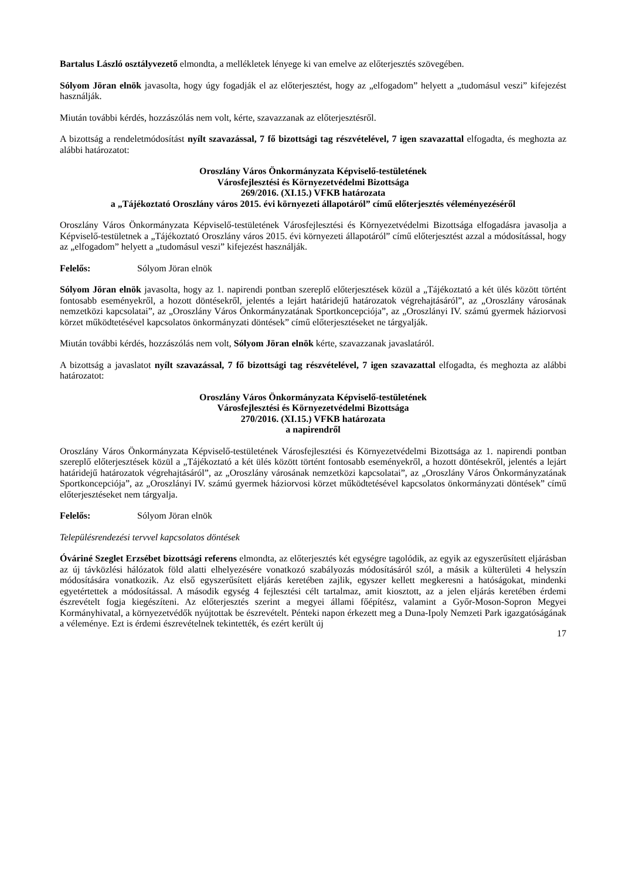Bartalus László osztályvezető elmondta, a mellékletek lényege ki van emelve az előterjesztés szövegében.
Sólyom Jöran elnök javasolta, hogy úgy fogadják el az előterjesztést, hogy az „elfogadom” helyett a „tudomásul veszi” kifejezést használják.
Miután további kérdés, hozzászólás nem volt, kérte, szavazzanak az előterjesztésről.
A bizottság a rendeletmódosítást nyílt szavazással, 7 fő bizottsági tag részvételével, 7 igen szavazattal elfogadta, és meghozta az alábbi határozatot:
Oroszlány Város Önkormányzata Képviselő-testületének
Városfejlesztési és Környezetvédelmi Bizottsága
269/2016. (XI.15.) VFKB határozata
a „Tájékoztató Oroszlány város 2015. évi környezeti állapotáról” című előterjesztés véleményezéséről
Oroszlány Város Önkormányzata Képviselő-testületének Városfejlesztési és Környezetvédelmi Bizottsága elfogadásra javasolja a Képviselő-testületnek a „Tájékoztató Oroszlány város 2015. évi környezeti állapotáról” című előterjesztést azzal a módosítással, hogy az „elfogadom” helyett a „tudomásul veszi” kifejezést használják.
Felelős: Sólyom Jöran elnök
Sólyom Jöran elnök javasolta, hogy az 1. napirendi pontban szereplő előterjesztések közül a „Tájékoztató a két ülés között történt fontosabb eseményekről, a hozott döntésekről, jelentés a lejárt határidejű határozatok végrehajtásáról”, az „Oroszlány városának nemzetközi kapcsolatai”, az „Oroszlány Város Önkormányzatának Sportkoncepciója”, az „Oroszlányi IV. számú gyermek háziorvosi körzet működtetésével kapcsolatos önkormányzati döntések” című előterjesztéseket ne tárgyalják.
Miután további kérdés, hozzászólás nem volt, Sólyom Jöran elnök kérte, szavazzanak javaslatáról.
A bizottság a javaslatot nyílt szavazással, 7 fő bizottsági tag részvételével, 7 igen szavazattal elfogadta, és meghozta az alábbi határozatot:
Oroszlány Város Önkormányzata Képviselő-testületének
Városfejlesztési és Környezetvédelmi Bizottsága
270/2016. (XI.15.) VFKB határozata
a napirendről
Oroszlány Város Önkormányzata Képviselő-testületének Városfejlesztési és Környezetvédelmi Bizottsága az 1. napirendi pontban szereplő előterjesztések közül a „Tájékoztató a két ülés között történt fontosabb eseményekről, a hozott döntésekről, jelentés a lejárt határidejű határozatok végrehajtásáról”, az „Oroszlány városának nemzetközi kapcsolatai”, az „Oroszlány Város Önkormányzatának Sportkoncepciója”, az „Oroszlányi IV. számú gyermek háziorvosi körzet működtetésével kapcsolatos önkormányzati döntések” című előterjesztéseket nem tárgyalja.
Felelős: Sólyom Jöran elnök
Településrendezési tervvel kapcsolatos döntések
Óváriné Szeglet Erzsébet bizottsági referens elmondta, az előterjesztés két egységre tagolódik, az egyik az egyszerűsített eljárásban az új távközlési hálózatok föld alatti elhelyezésére vonatkozó szabályozás módosításáról szól, a másik a külterületi 4 helyszín módosítására vonatkozik. Az első egyszerűsített eljárás keretében zajlik, egyszer kellett megkeresni a hatóságokat, mindenki egyetértettek a módosítással. A második egység 4 fejlesztési célt tartalmaz, amit kiosztott, az a jelen eljárás keretében érdemi észrevételt fogja kiegészíteni. Az előterjesztés szerint a megyei állami főépítész, valamint a Győr-Moson-Sopron Megyei Kormányhivatal, a környezetvédők nyújtottak be észrevételt. Pénteki napon érkezett meg a Duna-Ipoly Nemzeti Park igazgatóságának a véleménye. Ezt is érdemi észrevételnek tekintették, és ezért került új
17